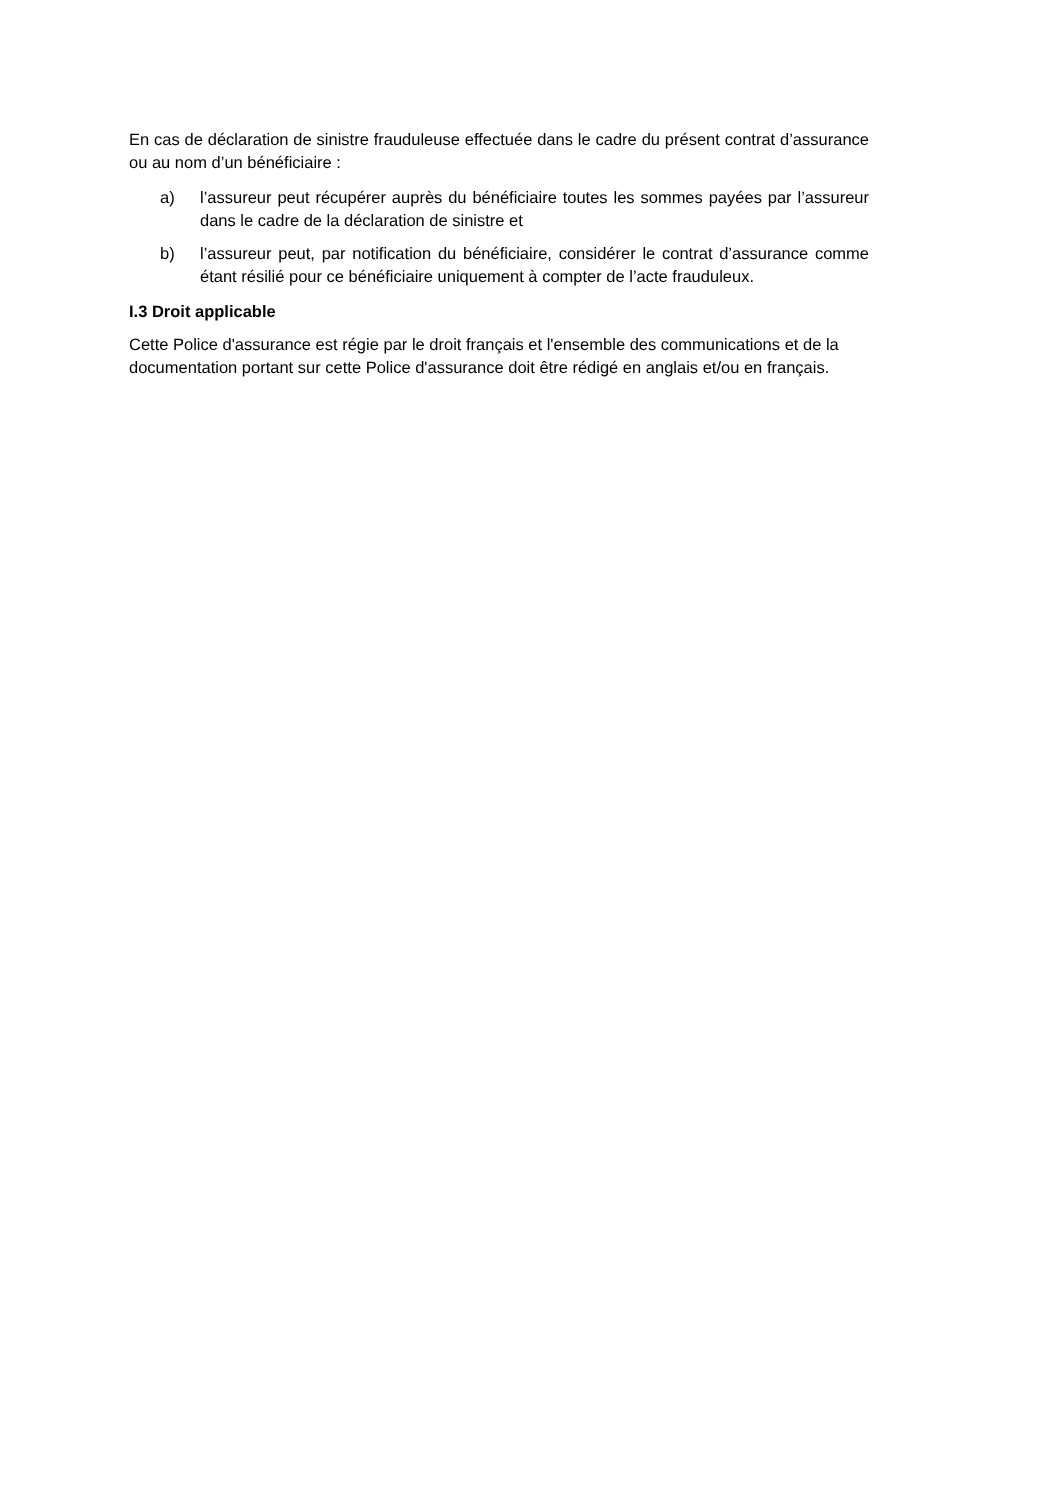En cas de déclaration de sinistre frauduleuse effectuée dans le cadre du présent contrat d’assurance ou au nom d’un bénéficiaire :
a) l’assureur peut récupérer auprès du bénéficiaire toutes les sommes payées par l’assureur dans le cadre de la déclaration de sinistre et
b) l’assureur peut, par notification du bénéficiaire, considérer le contrat d’assurance comme étant résilié pour ce bénéficiaire uniquement à compter de l’acte frauduleux.
I.3 Droit applicable
Cette Police d'assurance est régie par le droit français et l'ensemble des communications et de la documentation portant sur cette Police d'assurance doit être rédigé en anglais et/ou en français.